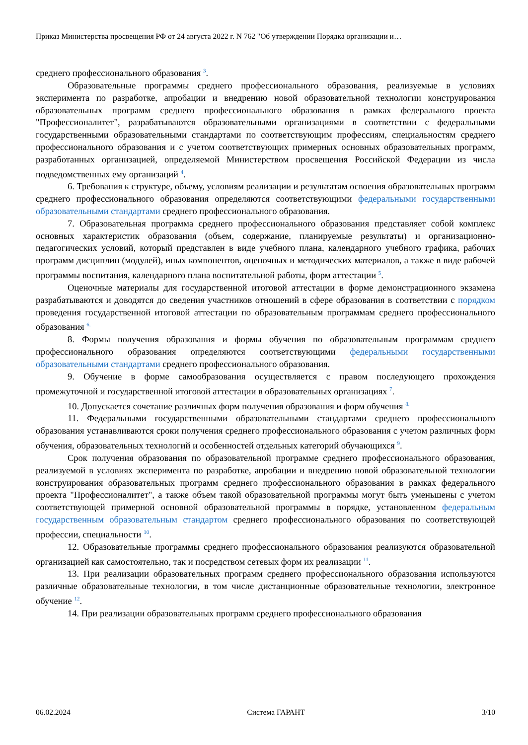Приказ Министерства просвещения РФ от 24 августа 2022 г. N 762 "Об утверждении Порядка организации и…
среднего профессионального образования <sup>3</sup>.
Образовательные программы среднего профессионального образования, реализуемые в условиях эксперимента по разработке, апробации и внедрению новой образовательной технологии конструирования образовательных программ среднего профессионального образования в рамках федерального проекта "Профессионалитет", разрабатываются образовательными организациями в соответствии с федеральными государственными образовательными стандартами по соответствующим профессиям, специальностям среднего профессионального образования и с учетом соответствующих примерных основных образовательных программ, разработанных организацией, определяемой Министерством просвещения Российской Федерации из числа подведомственных ему организаций <sup>4</sup>.
6. Требования к структуре, объему, условиям реализации и результатам освоения образовательных программ среднего профессионального образования определяются соответствующими федеральными государственными образовательными стандартами среднего профессионального образования.
7. Образовательная программа среднего профессионального образования представляет собой комплекс основных характеристик образования (объем, содержание, планируемые результаты) и организационно-педагогических условий, который представлен в виде учебного плана, календарного учебного графика, рабочих программ дисциплин (модулей), иных компонентов, оценочных и методических материалов, а также в виде рабочей программы воспитания, календарного плана воспитательной работы, форм аттестации <sup>5</sup>.
Оценочные материалы для государственной итоговой аттестации в форме демонстрационного экзамена разрабатываются и доводятся до сведения участников отношений в сфере образования в соответствии с порядком проведения государственной итоговой аттестации по образовательным программам среднего профессионального образования <sup>6.</sup>
8. Формы получения образования и формы обучения по образовательным программам среднего профессионального образования определяются соответствующими федеральными государственными образовательными стандартами среднего профессионального образования.
9. Обучение в форме самообразования осуществляется с правом последующего прохождения промежуточной и государственной итоговой аттестации в образовательных организациях <sup>7</sup>.
10. Допускается сочетание различных форм получения образования и форм обучения <sup>8.</sup>
11. Федеральными государственными образовательными стандартами среднего профессионального образования устанавливаются сроки получения среднего профессионального образования с учетом различных форм обучения, образовательных технологий и особенностей отдельных категорий обучающихся <sup>9</sup>.
Срок получения образования по образовательной программе среднего профессионального образования, реализуемой в условиях эксперимента по разработке, апробации и внедрению новой образовательной технологии конструирования образовательных программ среднего профессионального образования в рамках федерального проекта "Профессионалитет", а также объем такой образовательной программы могут быть уменьшены с учетом соответствующей примерной основной образовательной программы в порядке, установленном федеральным государственным образовательным стандартом среднего профессионального образования по соответствующей профессии, специальности <sup>10</sup>.
12. Образовательные программы среднего профессионального образования реализуются образовательной организацией как самостоятельно, так и посредством сетевых форм их реализации <sup>11</sup>.
13. При реализации образовательных программ среднего профессионального образования используются различные образовательные технологии, в том числе дистанционные образовательные технологии, электронное обучение <sup>12</sup>.
14. При реализации образовательных программ среднего профессионального образования
06.02.2024 Система ГАРАНТ 3/10